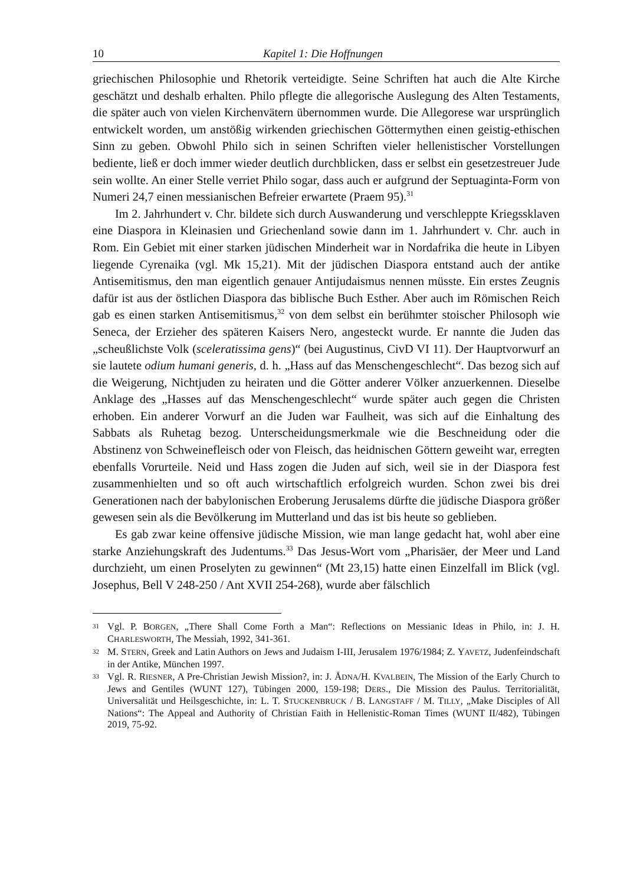10 Kapitel 1: Die Hoffnungen
griechischen Philosophie und Rhetorik verteidigte. Seine Schriften hat auch die Alte Kirche geschätzt und deshalb erhalten. Philo pflegte die allegorische Auslegung des Alten Testaments, die später auch von vielen Kirchenvätern übernommen wurde. Die Allegorese war ursprünglich entwickelt worden, um anstößig wirkenden griechischen Göttermythen einen geistig-ethischen Sinn zu geben. Obwohl Philo sich in seinen Schriften vieler hellenistischer Vorstellungen bediente, ließ er doch immer wieder deutlich durchblicken, dass er selbst ein gesetzestreuer Jude sein wollte. An einer Stelle verriet Philo sogar, dass auch er aufgrund der Septuaginta-Form von Numeri 24,7 einen messianischen Befreier erwartete (Praem 95).<sup>31</sup>
Im 2. Jahrhundert v. Chr. bildete sich durch Auswanderung und verschleppte Kriegssklaven eine Diaspora in Kleinasien und Griechenland sowie dann im 1. Jahrhundert v. Chr. auch in Rom. Ein Gebiet mit einer starken jüdischen Minderheit war in Nordafrika die heute in Libyen liegende Cyrenaika (vgl. Mk 15,21). Mit der jüdischen Diaspora entstand auch der antike Antisemitismus, den man eigentlich genauer Antijudaismus nennen müsste. Ein erstes Zeugnis dafür ist aus der östlichen Diaspora das biblische Buch Esther. Aber auch im Römischen Reich gab es einen starken Antisemitismus,<sup>32</sup> von dem selbst ein berühmter stoischer Philosoph wie Seneca, der Erzieher des späteren Kaisers Nero, angesteckt wurde. Er nannte die Juden das „scheußlichste Volk (sceleratissima gens)“ (bei Augustinus, CivD VI 11). Der Hauptvorwurf an sie lautete odium humani generis, d. h. „Hass auf das Menschengeschlecht“. Das bezog sich auf die Weigerung, Nichtjuden zu heiraten und die Götter anderer Völker anzuerkennen. Dieselbe Anklage des „Hasses auf das Menschengeschlecht“ wurde später auch gegen die Christen erhoben. Ein anderer Vorwurf an die Juden war Faulheit, was sich auf die Einhaltung des Sabbats als Ruhetag bezog. Unterscheidungsmerkmale wie die Beschneidung oder die Abstinenz von Schweinefleisch oder von Fleisch, das heidnischen Göttern geweiht war, erregten ebenfalls Vorurteile. Neid und Hass zogen die Juden auf sich, weil sie in der Diaspora fest zusammenhielten und so oft auch wirtschaftlich erfolgreich wurden. Schon zwei bis drei Generationen nach der babylonischen Eroberung Jerusalems dürfte die jüdische Diaspora größer gewesen sein als die Bevölkerung im Mutterland und das ist bis heute so geblieben.
Es gab zwar keine offensive jüdische Mission, wie man lange gedacht hat, wohl aber eine starke Anziehungskraft des Judentums.<sup>33</sup> Das Jesus-Wort vom „Pharisäer, der Meer und Land durchzieht, um einen Proselyten zu gewinnen“ (Mt 23,15) hatte einen Einzelfall im Blick (vgl. Josephus, Bell V 248-250 / Ant XVII 254-268), wurde aber fälschlich
31 Vgl. P. BORGEN, „There Shall Come Forth a Man“: Reflections on Messianic Ideas in Philo, in: J. H. CHARLESWORTH, The Messiah, 1992, 341-361.
32 M. STERN, Greek and Latin Authors on Jews and Judaism I-III, Jerusalem 1976/1984; Z. YAVETZ, Judenfeindschaft in der Antike, München 1997.
33 Vgl. R. RIESNER, A Pre-Christian Jewish Mission?, in: J. ÅDNA/H. KVALBEIN, The Mission of the Early Church to Jews and Gentiles (WUNT 127), Tübingen 2000, 159-198; DERS., Die Mission des Paulus. Territorialität, Universalität und Heilsgeschichte, in: L. T. STUCKENBRUCK / B. LANGSTAFF / M. TILLY, „Make Disciples of All Nations“: The Appeal and Authority of Christian Faith in Hellenistic-Roman Times (WUNT II/482), Tübingen 2019, 75-92.